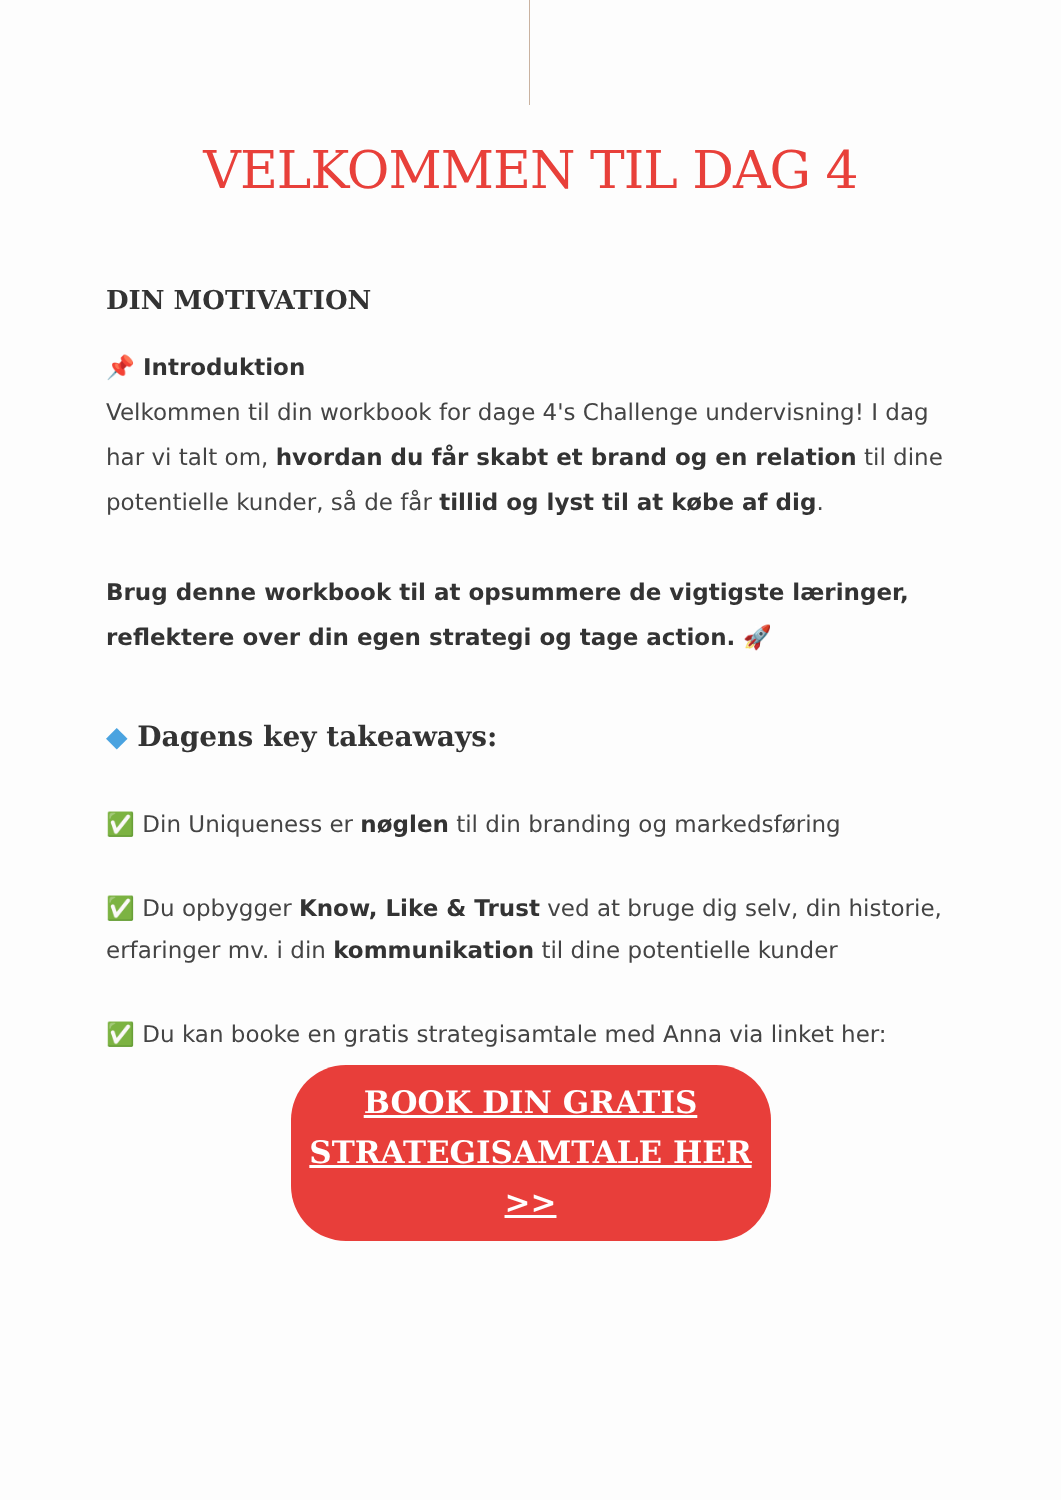VELKOMMEN TIL DAG 4
DIN MOTIVATION
📌 Introduktion
Velkommen til din workbook for dage 4's Challenge undervisning! I dag har vi talt om, hvordan du får skabt et brand og en relation til dine potentielle kunder, så de får tillid og lyst til at købe af dig.
Brug denne workbook til at opsummere de vigtigste læringer, reflektere over din egen strategi og tage action. 🚀
◆ Dagens key takeaways:
✅ Din Uniqueness er nøglen til din branding og markedsføring
✅ Du opbygger Know, Like & Trust ved at bruge dig selv, din historie, erfaringer mv. i din kommunikation til dine potentielle kunder
✅ Du kan booke en gratis strategisamtale med Anna via linket her:
BOOK DIN GRATIS
STRATEGISAMTALE HER
>>